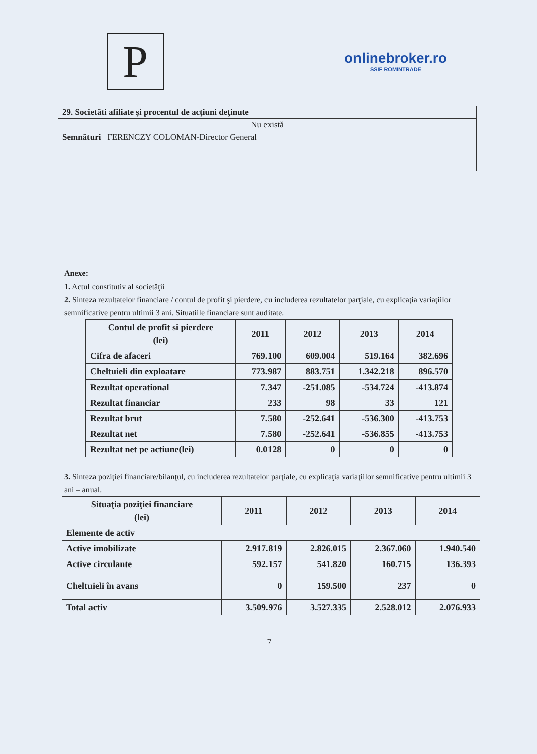P onlinebroker.ro
SSIF ROMINTRADE
| 29. Societăti afiliate şi procentul de acţiuni deţinute |
| Nu există |
| Semnături FERENCZY COLOMAN-Director General |
Anexe:
1. Actul constitutiv al societăţii
2. Sinteza rezultatelor financiare / contul de profit şi pierdere, cu includerea rezultatelor parţiale, cu explicaţia variaţiilor semnificative pentru ultimii 3 ani. Situatiile financiare sunt auditate.
| Contul de profit si pierdere (lei) | 2011 | 2012 | 2013 | 2014 |
| --- | --- | --- | --- | --- |
| Cifra de afaceri | 769.100 | 609.004 | 519.164 | 382.696 |
| Cheltuieli din exploatare | 773.987 | 883.751 | 1.342.218 | 896.570 |
| Rezultat operational | 7.347 | -251.085 | -534.724 | -413.874 |
| Rezultat financiar | 233 | 98 | 33 | 121 |
| Rezultat brut | 7.580 | -252.641 | -536.300 | -413.753 |
| Rezultat net | 7.580 | -252.641 | -536.855 | -413.753 |
| Rezultat net pe actiune(lei) | 0.0128 | 0 | 0 | 0 |
3. Sinteza poziţiei financiare/bilanţul, cu includerea rezultatelor parţiale, cu explicaţia variaţiilor semnificative pentru ultimii 3 ani – anual.
| Situaţia poziţiei financiare (lei) | 2011 | 2012 | 2013 | 2014 |
| --- | --- | --- | --- | --- |
| Elemente de activ | | | | |
| Active imobilizate | 2.917.819 | 2.826.015 | 2.367.060 | 1.940.540 |
| Active circulante | 592.157 | 541.820 | 160.715 | 136.393 |
| Cheltuieli în avans | 0 | 159.500 | 237 | 0 |
| Total activ | 3.509.976 | 3.527.335 | 2.528.012 | 2.076.933 |
7